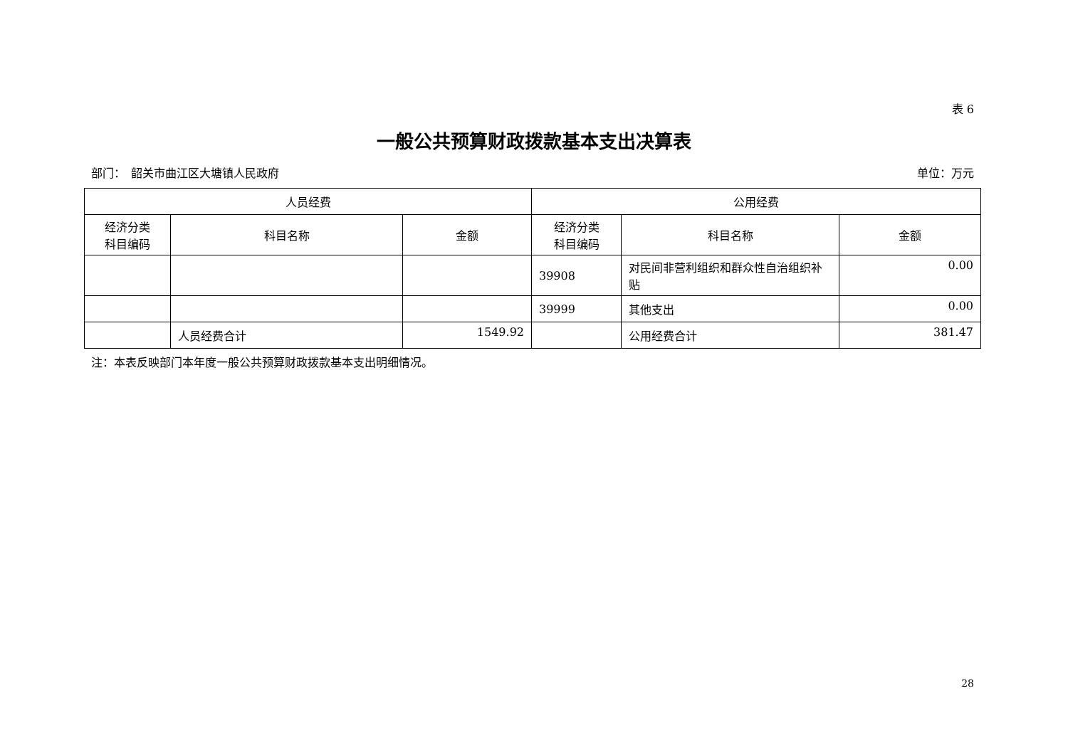表 6
一般公共预算财政拨款基本支出决算表
部门：　韶关市曲江区大塘镇人民政府 单位：万元
| 人员经费 | | | 公用经费 | | |
| --- | --- | --- | --- | --- | --- |
| 经济分类 科目编码 | 科目名称 | 金额 | 经济分类 科目编码 | 科目名称 | 金额 |
| | | | 39908 | 对民间非营利组织和群众性自治组织补贴 | 0.00 |
| | | | 39999 | 其他支出 | 0.00 |
| | 人员经费合计 | 1549.92 | | 公用经费合计 | 381.47 |
注：本表反映部门本年度一般公共预算财政拨款基本支出明细情况。
28